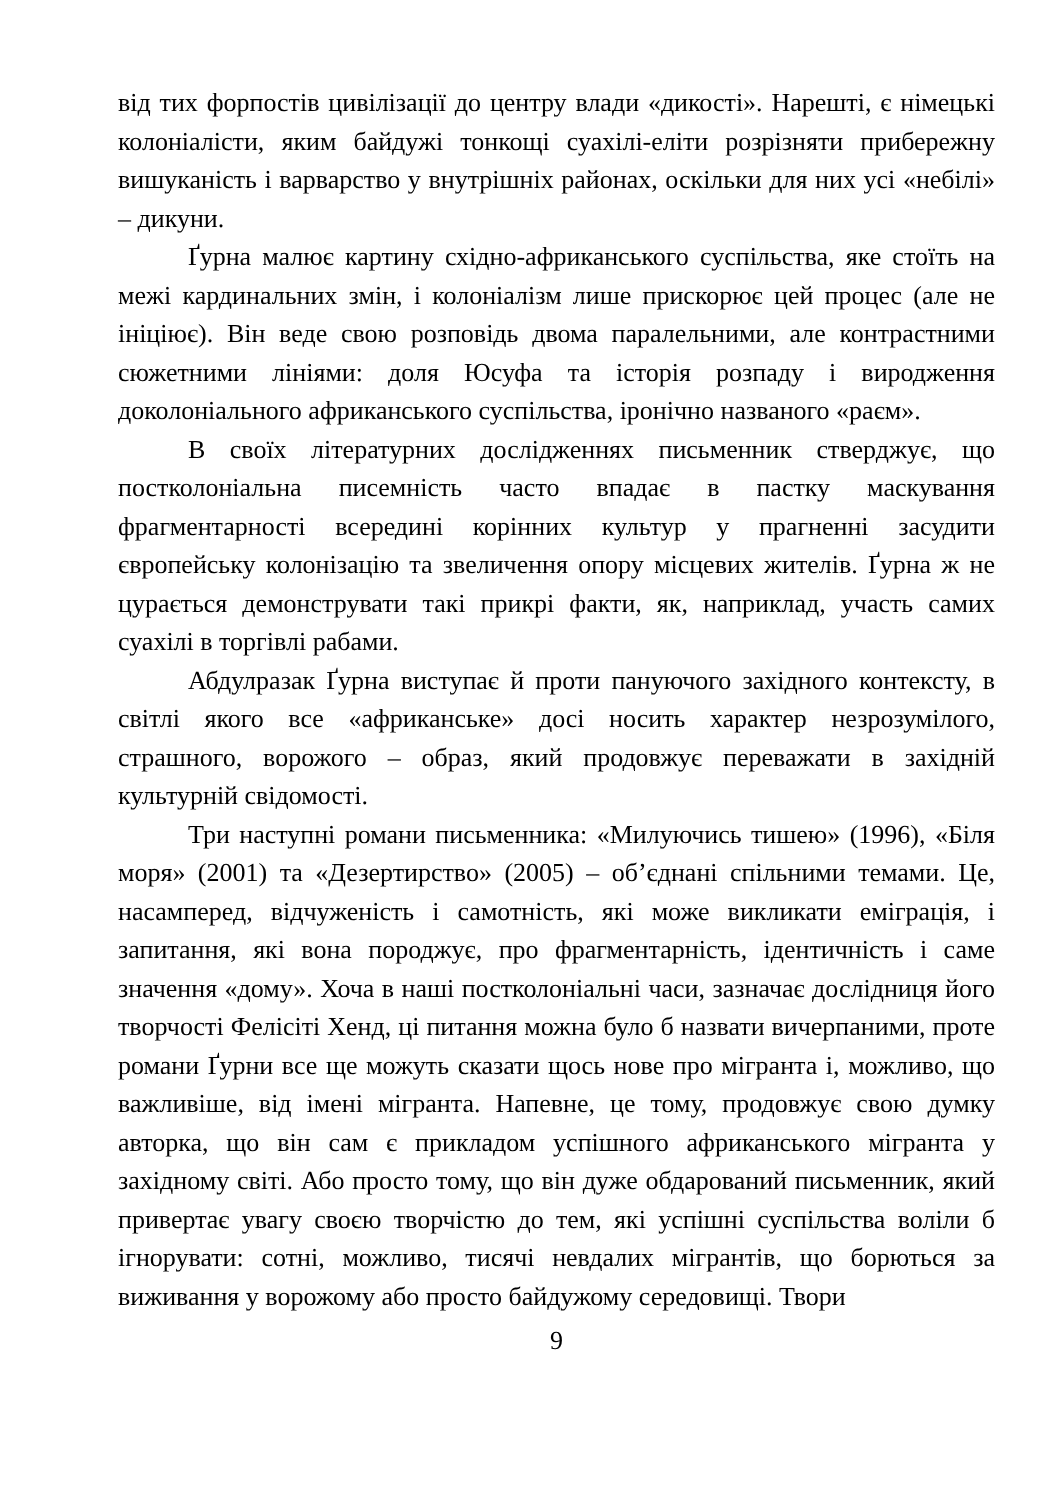від тих форпостів цивілізації до центру влади «дикості». Нарешті, є німецькі колоніалісти, яким байдужі тонкощі суахілі-еліти розрізняти прибережну вишуканість і варварство у внутрішніх районах, оскільки для них усі «небілі» – дикуни.
Ґурна малює картину східно-африканського суспільства, яке стоїть на межі кардинальних змін, і колоніалізм лише прискорює цей процес (але не ініціює). Він веде свою розповідь двома паралельними, але контрастними сюжетними лініями: доля Юсуфа та історія розпаду і виродження доколоніального африканського суспільства, іронічно названого «раєм».
В своїх літературних дослідженнях письменник стверджує, що постколоніальна писемність часто впадає в пастку маскування фрагментарності всередині корінних культур у прагненні засудити європейську колонізацію та звеличення опору місцевих жителів. Ґурна ж не цурається демонструвати такі прикрі факти, як, наприклад, участь самих суахілі в торгівлі рабами.
Абдулразак Ґурна виступає й проти пануючого західного контексту, в світлі якого все «африканське» досі носить характер незрозумілого, страшного, ворожого – образ, який продовжує переважати в західній культурній свідомості.
Три наступні романи письменника: «Милуючись тишею» (1996), «Біля моря» (2001) та «Дезертирство» (2005) – об’єднані спільними темами. Це, насамперед, відчуженість і самотність, які може викликати еміграція, і запитання, які вона породжує, про фрагментарність, ідентичність і саме значення «дому». Хоча в наші постколоніальні часи, зазначає дослідниця його творчості Фелісіті Хенд, ці питання можна було б назвати вичерпаними, проте романи Ґурни все ще можуть сказати щось нове про мігранта і, можливо, що важливіше, від імені мігранта. Напевне, це тому, продовжує свою думку авторка, що він сам є прикладом успішного африканського мігранта у західному світі. Або просто тому, що він дуже обдарований письменник, який привертає увагу своєю творчістю до тем, які успішні суспільства воліли б ігнорувати: сотні, можливо, тисячі невдалих мігрантів, що борються за виживання у ворожому або просто байдужому середовищі. Твори
9